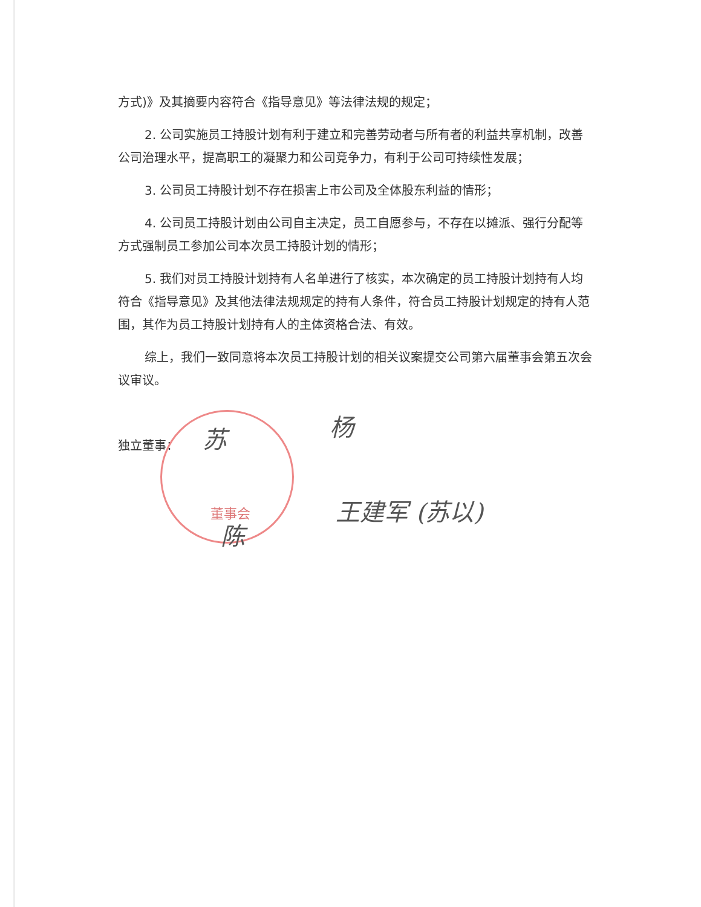方式)》及其摘要内容符合《指导意见》等法律法规的规定；
2. 公司实施员工持股计划有利于建立和完善劳动者与所有者的利益共享机制，改善公司治理水平，提高职工的凝聚力和公司竞争力，有利于公司可持续性发展；
3. 公司员工持股计划不存在损害上市公司及全体股东利益的情形；
4. 公司员工持股计划由公司自主决定，员工自愿参与，不存在以摊派、强行分配等方式强制员工参加公司本次员工持股计划的情形；
5. 我们对员工持股计划持有人名单进行了核实，本次确定的员工持股计划持有人均符合《指导意见》及其他法律法规规定的持有人条件，符合员工持股计划规定的持有人范围，其作为员工持股计划持有人的主体资格合法、有效。
综上，我们一致同意将本次员工持股计划的相关议案提交公司第六届董事会第五次会议审议。
董事会
独立董事：
苏 杨
王建军 (苏以)
陈